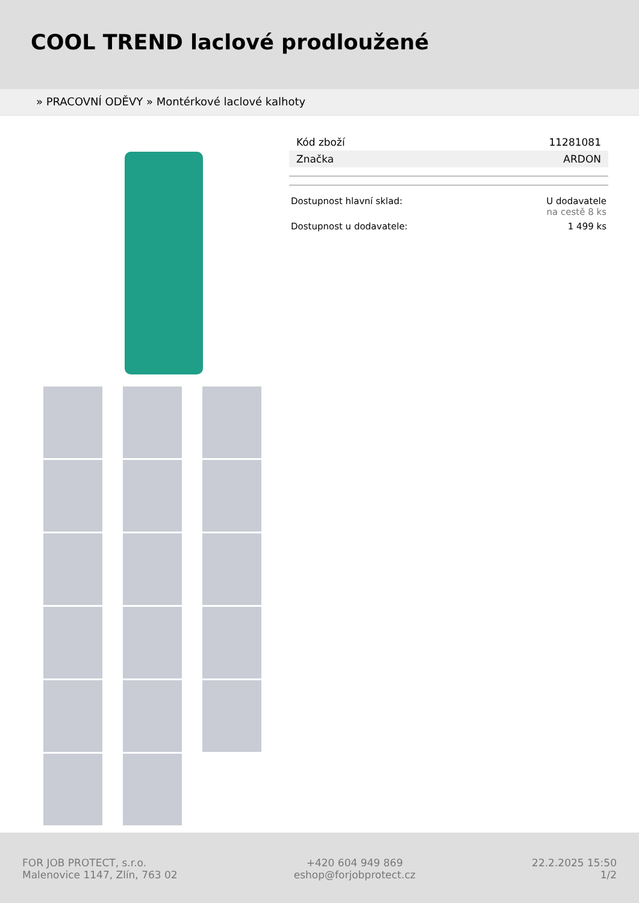COOL TREND laclové prodloužené
» PRACOVNÍ ODĚVY » Montérkové laclové kalhoty
| Kód zboží | 11281081 |
| Značka | ARDON |
| Dostupnost hlavní sklad: | U dodavatele na cestě 8 ks |
| Dostupnost u dodavatele: | 1 499 ks |
FOR JOB PROTECT, s.r.o.
Malenovice 1147, Zlín, 763 02
+420 604 949 869
eshop@forjobprotect.cz
22.2.2025 15:50
1/2